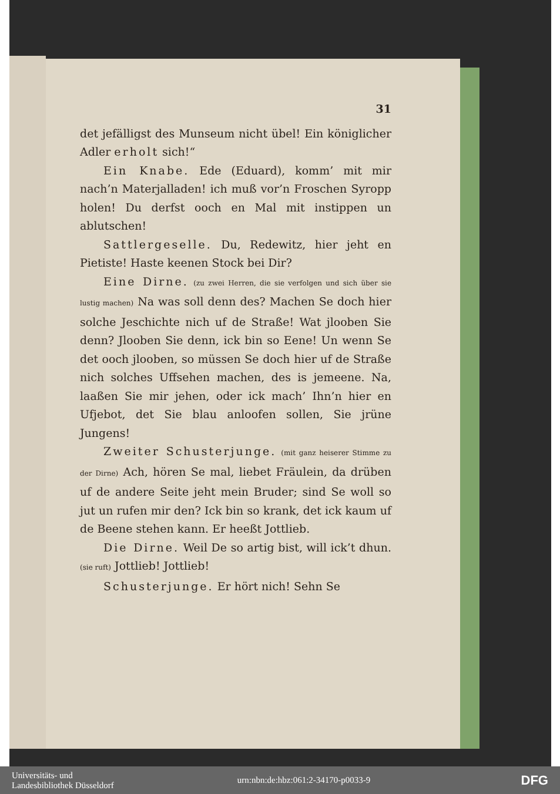31
det jefälligst des Munseum nicht übel! Ein königlicher Adler erholt sich!“
Ein Knabe. Ede (Eduard), komm’ mit mir nach’n Materjalladen! ich muß vor’n Froschen Syropp holen! Du derfst ooch en Mal mit instippen un ablutschen!
Sattlergeselle. Du, Redewitz, hier jeht en Pietiste! Haste keenen Stock bei Dir?
Eine Dirne. (zu zwei Herren, die sie verfolgen und sich über sie lustig machen) Na was soll denn des? Machen Se doch hier solche Jeschichte nich uf de Straße! Wat jlooben Sie denn? Jlooben Sie denn, ick bin so Eene! Un wenn Se det ooch jlooben, so müssen Se doch hier uf de Straße nich solches Uffsehen machen, des is jemeene. Na, laaßen Sie mir jehen, oder ick mach’ Ihn’n hier en Ufjebot, det Sie blau anloofen sollen, Sie jrüne Jungens!
Zweiter Schusterjunge. (mit ganz heiserer Stimme zu der Dirne) Ach, hören Se mal, liebet Fräulein, da drüben uf de andere Seite jeht mein Bruder; sind Se woll so jut un rufen mir den? Ick bin so krank, det ick kaum uf de Beene stehen kann. Er heeßt Jottlieb.
Die Dirne. Weil De so artig bist, will ick’t dhun. (sie ruft) Jottlieb! Jottlieb!
Schusterjunge. Er hört nich! Sehn Se
Universitäts- und
Landesbibliothek Düsseldorf
urn:nbn:de:hbz:061:2-34170-p0033-9
DFG